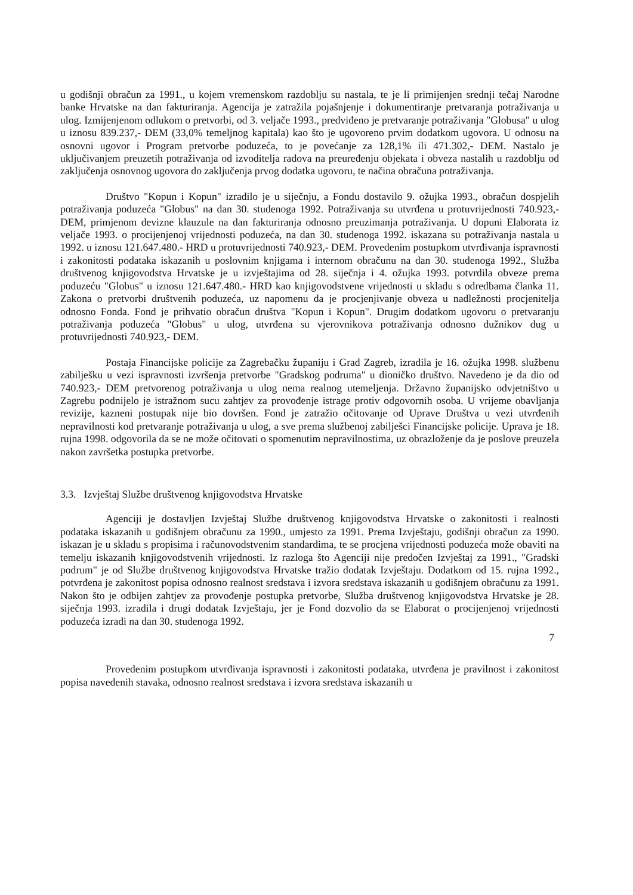u godišnji obračun za 1991., u kojem vremenskom razdoblju su nastala, te je li primijenjen srednji tečaj Narodne banke Hrvatske na dan fakturiranja. Agencija je zatražila pojašnjenje i dokumentiranje pretvaranja potraživanja u ulog. Izmijenjenom odlukom o pretvorbi, od 3. veljače 1993., predviđeno je pretvaranje potraživanja "Globusa" u ulog u iznosu 839.237,- DEM (33,0% temeljnog kapitala) kao što je ugovoreno prvim dodatkom ugovora. U odnosu na osnovni ugovor i Program pretvorbe poduzeća, to je povećanje za 128,1% ili 471.302,- DEM. Nastalo je uključivanjem preuzetih potraživanja od izvoditelja radova na preuređenju objekata i obveza nastalih u razdoblju od zaključenja osnovnog ugovora do zaključenja prvog dodatka ugovoru, te načina obračuna potraživanja.
Društvo "Kopun i Kopun" izradilo je u siječnju, a Fondu dostavilo 9. ožujka 1993., obračun dospjelih potraživanja poduzeća "Globus" na dan 30. studenoga 1992. Potraživanja su utvrđena u protuvrijednosti 740.923,- DEM, primjenom devizne klauzule na dan fakturiranja odnosno preuzimanja potraživanja. U dopuni Elaborata iz veljače 1993. o procijenjenoj vrijednosti poduzeća, na dan 30. studenoga 1992. iskazana su potraživanja nastala u 1992. u iznosu 121.647.480.- HRD u protuvrijednosti 740.923,- DEM. Provedenim postupkom utvrđivanja ispravnosti i zakonitosti podataka iskazanih u poslovnim knjigama i internom obračunu na dan 30. studenoga 1992., Služba društvenog knjigovodstva Hrvatske je u izvještajima od 28. siječnja i 4. ožujka 1993. potvrdila obveze prema poduzeću "Globus" u iznosu 121.647.480.- HRD kao knjigovodstvene vrijednosti u skladu s odredbama članka 11. Zakona o pretvorbi društvenih poduzeća, uz napomenu da je procjenjivanje obveza u nadležnosti procjenitelja odnosno Fonda. Fond je prihvatio obračun društva "Kopun i Kopun". Drugim dodatkom ugovoru o pretvaranju potraživanja poduzeća "Globus" u ulog, utvrđena su vjerovnikova potraživanja odnosno dužnikov dug u protuvrijednosti 740.923,- DEM.
Postaja Financijske policije za Zagrebačku županiju i Grad Zagreb, izradila je 16. ožujka 1998. službenu zabilješku u vezi ispravnosti izvršenja pretvorbe "Gradskog podruma" u dioničko društvo. Navedeno je da dio od 740.923,- DEM pretvorenog potraživanja u ulog nema realnog utemeljenja. Državno županijsko odvjetništvo u Zagrebu podnijelo je istražnom sucu zahtjev za provođenje istrage protiv odgovornih osoba. U vrijeme obavljanja revizije, kazneni postupak nije bio dovršen. Fond je zatražio očitovanje od Uprave Društva u vezi utvrđenih nepravilnosti kod pretvaranje potraživanja u ulog, a sve prema službenoj zabilješci Financijske policije. Uprava je 18. rujna 1998. odgovorila da se ne može očitovati o spomenutim nepravilnostima, uz obrazloženje da je poslove preuzela nakon završetka postupka pretvorbe.
3.3. Izvještaj Službe društvenog knjigovodstva Hrvatske
Agenciji je dostavljen Izvještaj Službe društvenog knjigovodstva Hrvatske o zakonitosti i realnosti podataka iskazanih u godišnjem obračunu za 1990., umjesto za 1991. Prema Izvještaju, godišnji obračun za 1990. iskazan je u skladu s propisima i računovodstvenim standardima, te se procjena vrijednosti poduzeća može obaviti na temelju iskazanih knjigovodstvenih vrijednosti. Iz razloga što Agenciji nije predočen Izvještaj za 1991., "Gradski podrum" je od Službe društvenog knjigovodstva Hrvatske tražio dodatak Izvještaju. Dodatkom od 15. rujna 1992., potvrđena je zakonitost popisa odnosno realnost sredstava i izvora sredstava iskazanih u godišnjem obračunu za 1991. Nakon što je odbijen zahtjev za provođenje postupka pretvorbe, Služba društvenog knjigovodstva Hrvatske je 28. siječnja 1993. izradila i drugi dodatak Izvještaju, jer je Fond dozvolio da se Elaborat o procijenjenoj vrijednosti poduzeća izradi na dan 30. studenoga 1992.
7
Provedenim postupkom utvrđivanja ispravnosti i zakonitosti podataka, utvrđena je pravilnost i zakonitost popisa navedenih stavaka, odnosno realnost sredstava i izvora sredstava iskazanih u